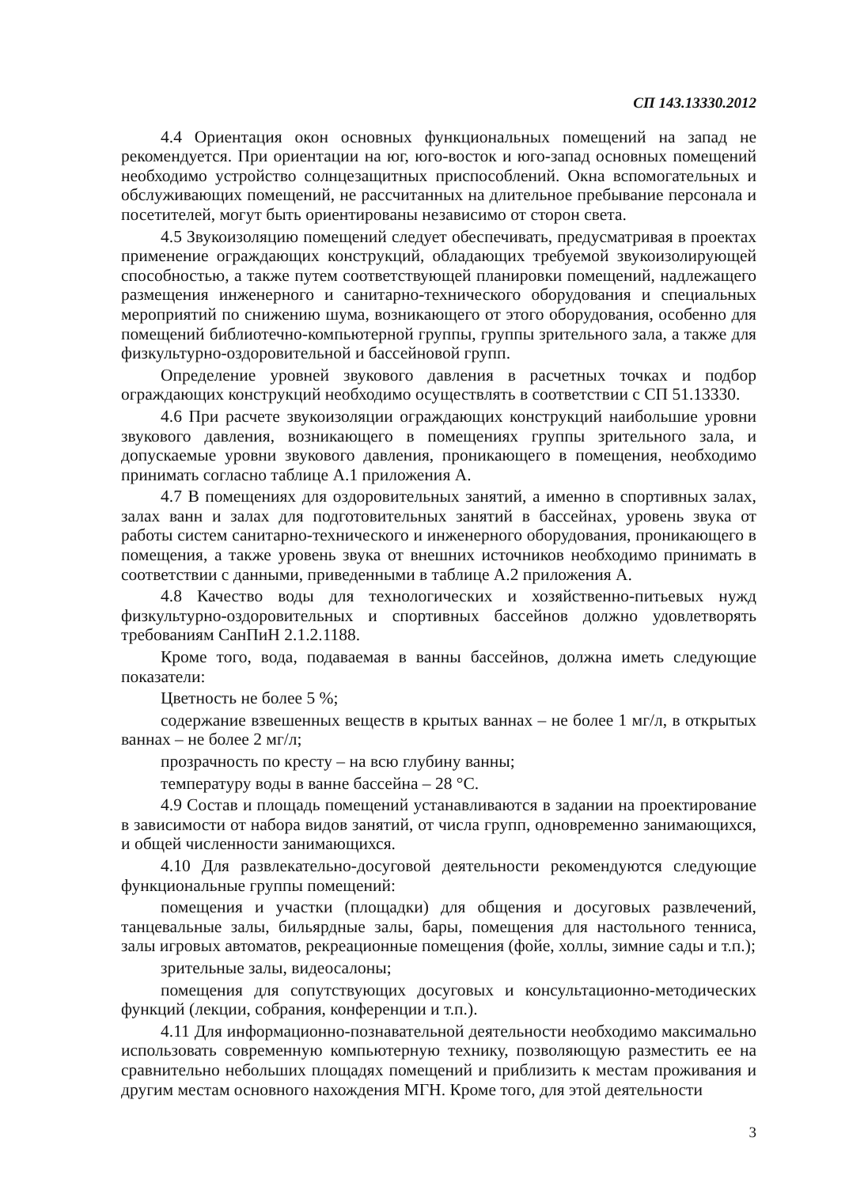СП 143.13330.2012
4.4 Ориентация окон основных функциональных помещений на запад не рекомендуется. При ориентации на юг, юго-восток и юго-запад основных помещений необходимо устройство солнцезащитных приспособлений. Окна вспомогательных и обслуживающих помещений, не рассчитанных на длительное пребывание персонала и посетителей, могут быть ориентированы независимо от сторон света.
4.5 Звукоизоляцию помещений следует обеспечивать, предусматривая в проектах применение ограждающих конструкций, обладающих требуемой звукоизолирующей способностью, а также путем соответствующей планировки помещений, надлежащего размещения инженерного и санитарно-технического оборудования и специальных мероприятий по снижению шума, возникающего от этого оборудования, особенно для помещений библиотечно-компьютерной группы, группы зрительного зала, а также для физкультурно-оздоровительной и бассейновой групп.
Определение уровней звукового давления в расчетных точках и подбор ограждающих конструкций необходимо осуществлять в соответствии с СП 51.13330.
4.6 При расчете звукоизоляции ограждающих конструкций наибольшие уровни звукового давления, возникающего в помещениях группы зрительного зала, и допускаемые уровни звукового давления, проникающего в помещения, необходимо принимать согласно таблице А.1 приложения А.
4.7 В помещениях для оздоровительных занятий, а именно в спортивных залах, залах ванн и залах для подготовительных занятий в бассейнах, уровень звука от работы систем санитарно-технического и инженерного оборудования, проникающего в помещения, а также уровень звука от внешних источников необходимо принимать в соответствии с данными, приведенными в таблице А.2 приложения А.
4.8 Качество воды для технологических и хозяйственно-питьевых нужд физкультурно-оздоровительных и спортивных бассейнов должно удовлетворять требованиям СанПиН 2.1.2.1188.
Кроме того, вода, подаваемая в ванны бассейнов, должна иметь следующие показатели:
Цветность не более 5 %;
содержание взвешенных веществ в крытых ваннах – не более 1 мг/л, в открытых ваннах – не более 2 мг/л;
прозрачность по кресту – на всю глубину ванны;
температуру воды в ванне бассейна – 28 °С.
4.9 Состав и площадь помещений устанавливаются в задании на проектирование в зависимости от набора видов занятий, от числа групп, одновременно занимающихся, и общей численности занимающихся.
4.10 Для развлекательно-досуговой деятельности рекомендуются следующие функциональные группы помещений:
помещения и участки (площадки) для общения и досуговых развлечений, танцевальные залы, бильярдные залы, бары, помещения для настольного тенниса, залы игровых автоматов, рекреационные помещения (фойе, холлы, зимние сады и т.п.);
зрительные залы, видеосалоны;
помещения для сопутствующих досуговых и консультационно-методических функций (лекции, собрания, конференции и т.п.).
4.11 Для информационно-познавательной деятельности необходимо максимально использовать современную компьютерную технику, позволяющую разместить ее на сравнительно небольших площадях помещений и приблизить к местам проживания и другим местам основного нахождения МГН. Кроме того, для этой деятельности
3